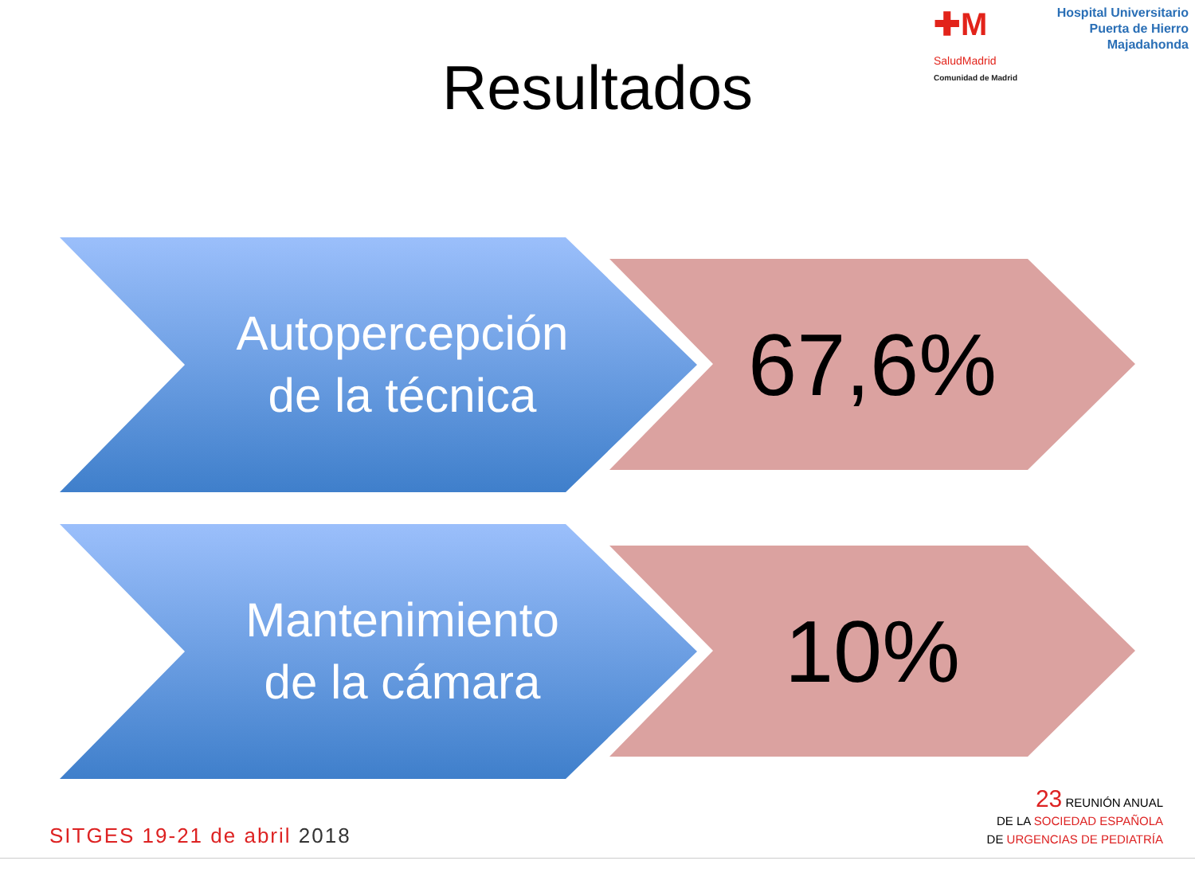✚M
Hospital Universitario
Puerta de Hierro
Majadahonda
SaludMadrid
Comunidad de Madrid
Resultados
Autopercepción
de la técnica
67,6%
Mantenimiento
de la cámara
10%
SITGES 19-21 de abril 2018
23 REUNIÓN ANUAL
DE LA SOCIEDAD ESPAÑOLA
DE URGENCIAS DE PEDIATRÍA